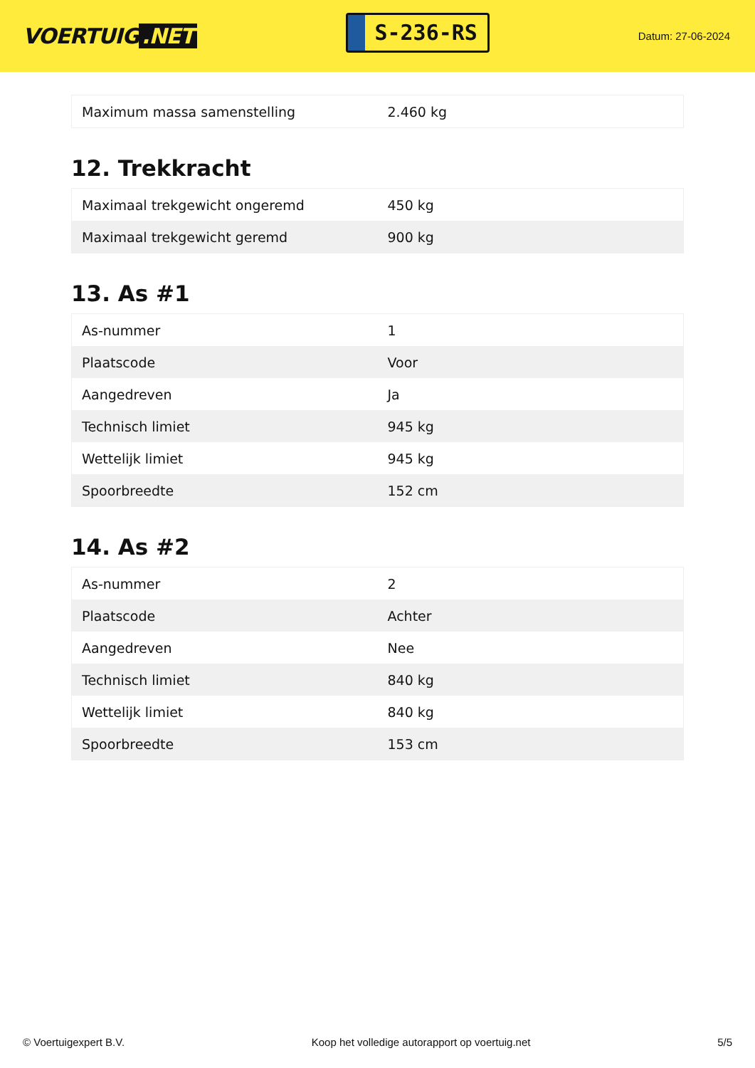VOERTUIG.NET
S-236-RS
Datum: 27-06-2024
| Maximum massa samenstelling | 2.460 kg |
12. Trekkracht
| Maximaal trekgewicht ongeremd | 450 kg |
| Maximaal trekgewicht geremd | 900 kg |
13. As #1
| As-nummer | 1 |
| Plaatscode | Voor |
| Aangedreven | Ja |
| Technisch limiet | 945 kg |
| Wettelijk limiet | 945 kg |
| Spoorbreedte | 152 cm |
14. As #2
| As-nummer | 2 |
| Plaatscode | Achter |
| Aangedreven | Nee |
| Technisch limiet | 840 kg |
| Wettelijk limiet | 840 kg |
| Spoorbreedte | 153 cm |
© Voertuigexpert B.V. Koop het volledige autorapport op voertuig.net 5/5